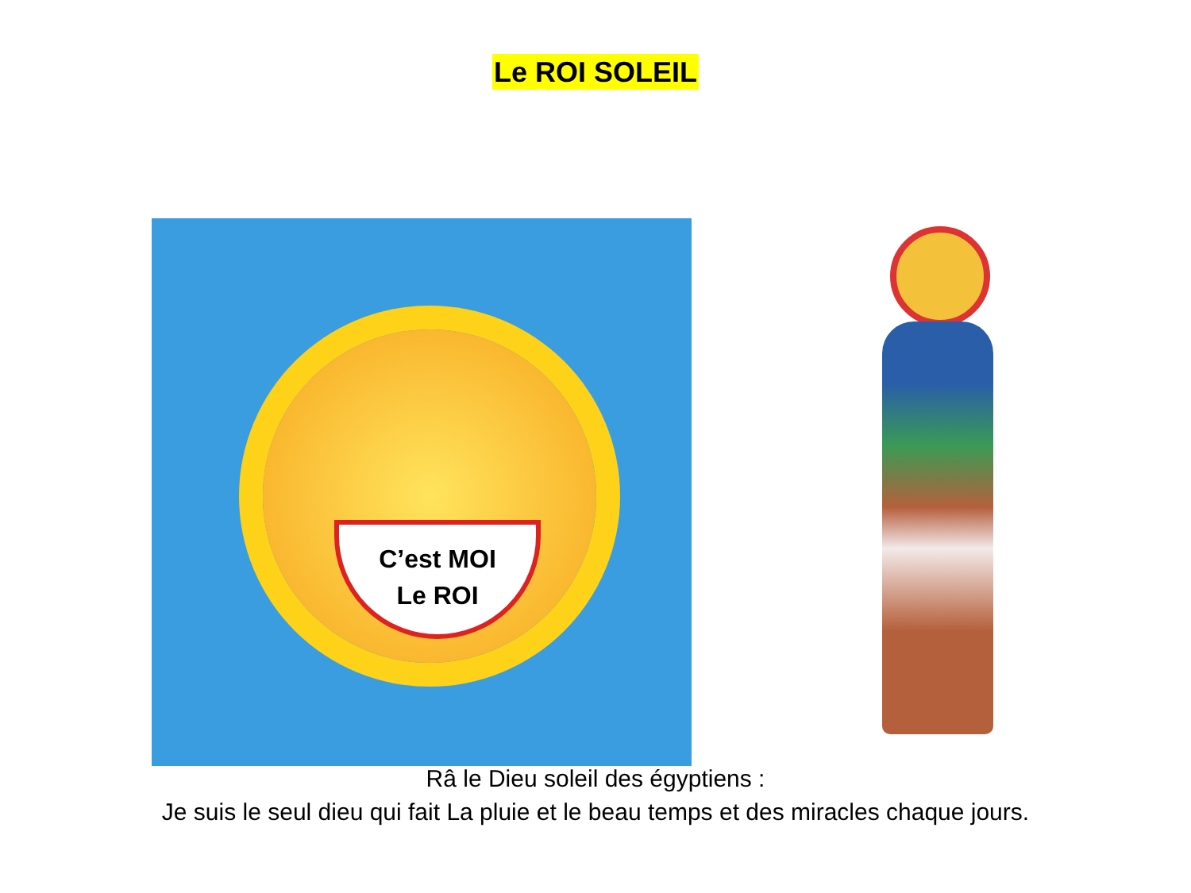Le ROI SOLEIL
C’est MOI
Le ROI
Râ le Dieu soleil des égyptiens :
Je suis le seul dieu qui fait La pluie et le beau temps et des miracles chaque jours.